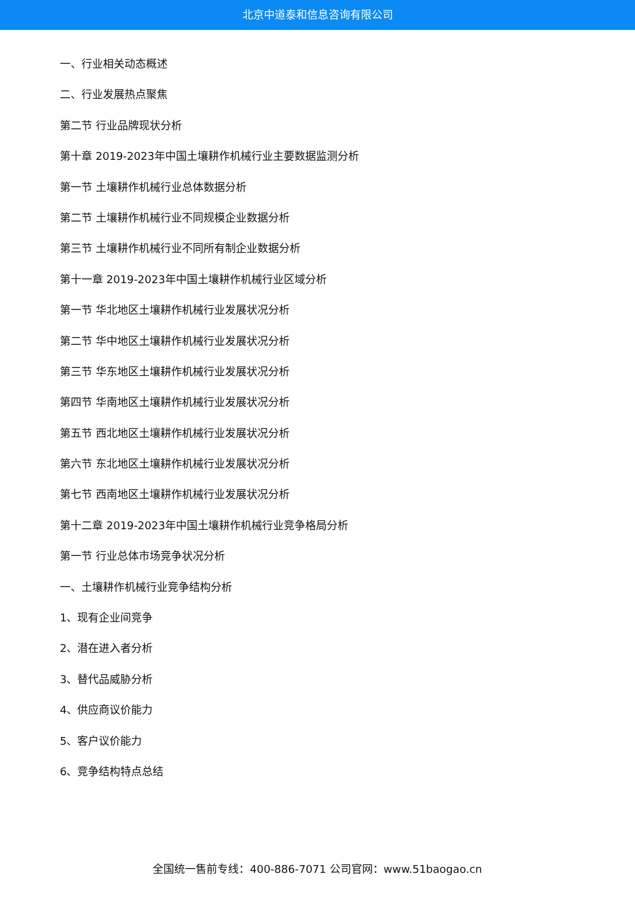北京中道泰和信息咨询有限公司
一、行业相关动态概述
二、行业发展热点聚焦
第二节 行业品牌现状分析
第十章 2019-2023年中国土壤耕作机械行业主要数据监测分析
第一节 土壤耕作机械行业总体数据分析
第二节 土壤耕作机械行业不同规模企业数据分析
第三节 土壤耕作机械行业不同所有制企业数据分析
第十一章 2019-2023年中国土壤耕作机械行业区域分析
第一节 华北地区土壤耕作机械行业发展状况分析
第二节 华中地区土壤耕作机械行业发展状况分析
第三节 华东地区土壤耕作机械行业发展状况分析
第四节 华南地区土壤耕作机械行业发展状况分析
第五节 西北地区土壤耕作机械行业发展状况分析
第六节 东北地区土壤耕作机械行业发展状况分析
第七节 西南地区土壤耕作机械行业发展状况分析
第十二章 2019-2023年中国土壤耕作机械行业竞争格局分析
第一节 行业总体市场竞争状况分析
一、土壤耕作机械行业竞争结构分析
1、现有企业间竞争
2、潜在进入者分析
3、替代品威胁分析
4、供应商议价能力
5、客户议价能力
6、竞争结构特点总结
全国统一售前专线：400-886-7071 公司官网：www.51baogao.cn